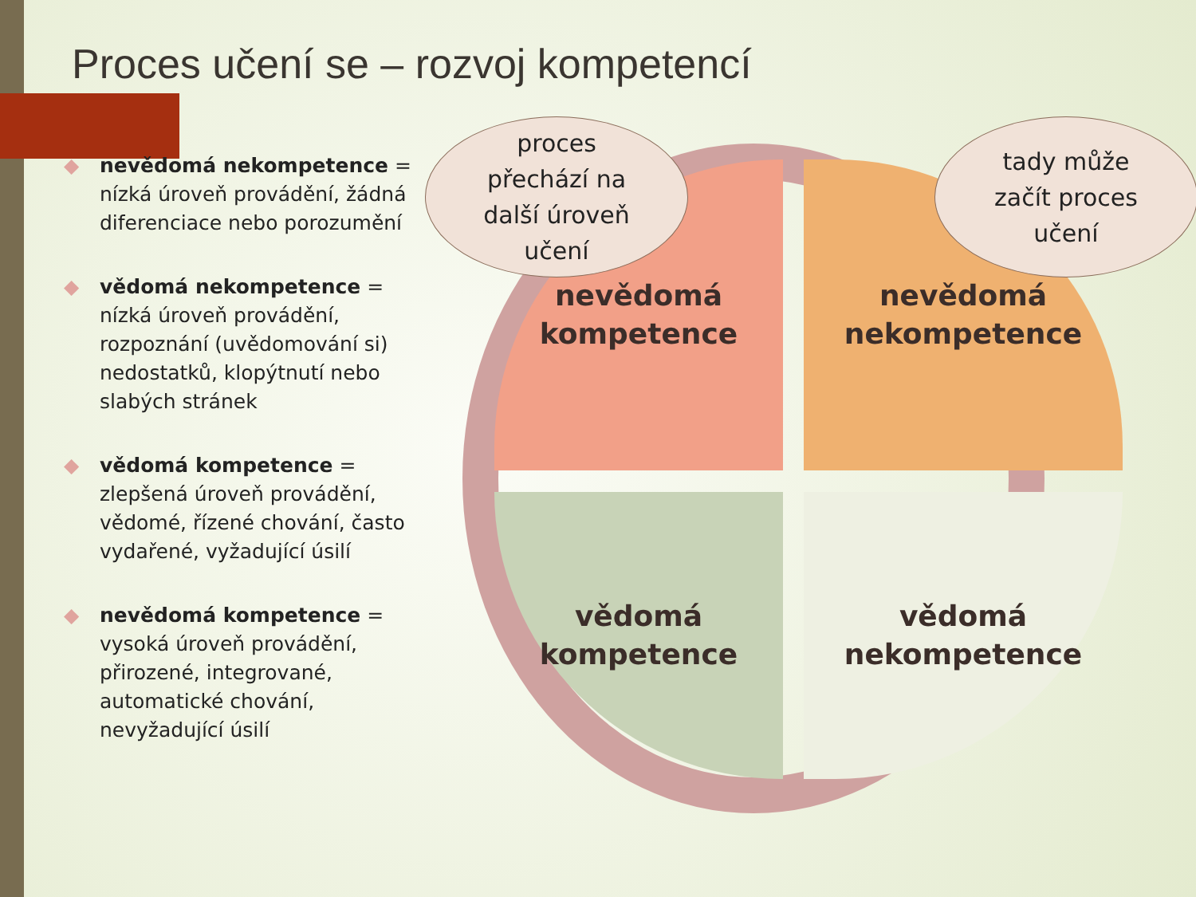Proces učení se – rozvoj kompetencí
◆ nevědomá nekompetence = nízká úroveň provádění, žádná diferenciace nebo porozumění
◆ vědomá nekompetence = nízká úroveň provádění, rozpoznání (uvědomování si) nedostatků, klopýtnutí nebo slabých stránek
◆ vědomá kompetence = zlepšená úroveň provádění, vědomé, řízené chování, často vydařené, vyžadující úsilí
◆ nevědomá kompetence = vysoká úroveň provádění, přirozené, integrované, automatické chování, nevyžadující úsilí
nevědomá
kompetence
nevědomá
nekompetence
vědomá
kompetence
vědomá
nekompetence
proces
přechází na
další úroveň
učení
tady může
začít proces
učení